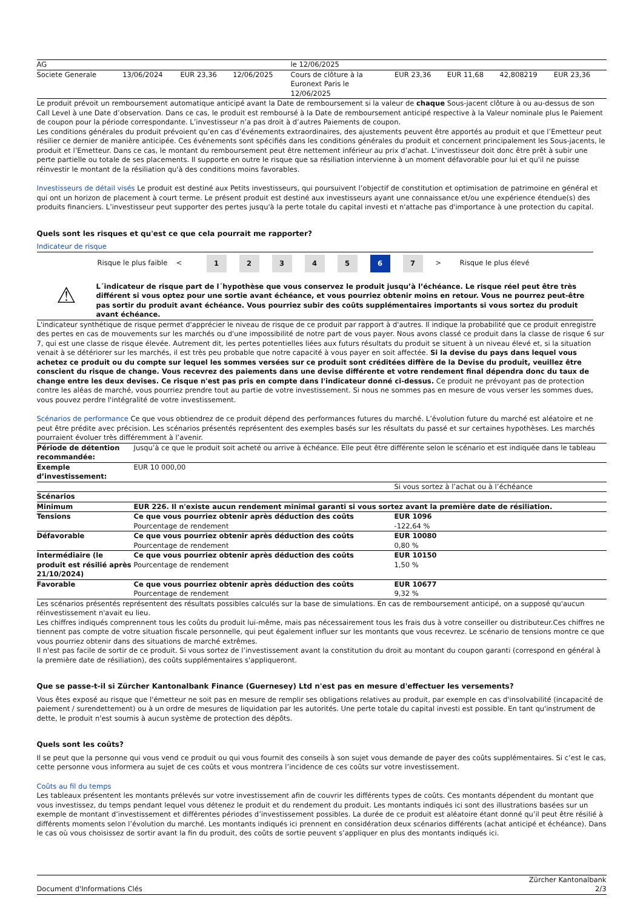| AG | | | | le 12/06/2025 | | | | |
| Societe Generale | 13/06/2024 | EUR 23,36 | 12/06/2025 | Cours de clôture à la Euronext Paris le 12/06/2025 | EUR 23,36 | EUR 11,68 | 42,808219 | EUR 23,36 |
Le produit prévoit un remboursement automatique anticipé avant la Date de remboursement si la valeur de chaque Sous-jacent clôture à ou au-dessus de son Call Level à une Date d’observation. Dans ce cas, le produit est remboursé à la Date de remboursement anticipé respective à la Valeur nominale plus le Paiement de coupon pour la période correspondante. L’investisseur n’a pas droit à d’autres Paiements de coupon.
Les conditions générales du produit prévoient qu’en cas d’événements extraordinaires, des ajustements peuvent être apportés au produit et que l’Emetteur peut résilier ce dernier de manière anticipée. Ces événements sont spécifiés dans les conditions générales du produit et concernent principalement les Sous-jacents, le produit et l’Emetteur. Dans ce cas, le montant du remboursement peut être nettement inférieur au prix d’achat. L'investisseur doit donc être prêt à subir une perte partielle ou totale de ses placements. Il supporte en outre le risque que sa résiliation intervienne à un moment défavorable pour lui et qu'il ne puisse réinvestir le montant de la résiliation qu'à des conditions moins favorables.
Investisseurs de détail visés Le produit est destiné aux Petits investisseurs, qui poursuivent l’objectif de constitution et optimisation de patrimoine en général et qui ont un horizon de placement à court terme. Le présent produit est destiné aux investisseurs ayant une connaissance et/ou une expérience étendue(s) des produits financiers. L’investisseur peut supporter des pertes jusqu'à la perte totale du capital investi et n'attache pas d'importance à une protection du capital.
Quels sont les risques et qu'est ce que cela pourrait me rapporter?
Indicateur de risque
Risque le plus faible <
1 2 3 4 5 6 7
> Risque le plus élevé
⚠
L´indicateur de risque part de l´hypothèse que vous conservez le produit jusqu’à l’échéance. Le risque réel peut être très différent si vous optez pour une sortie avant échéance, et vous pourriez obtenir moins en retour. Vous ne pourrez peut-être pas sortir du produit avant échéance. Vous pourriez subir des coûts supplémentaires importants si vous sortez du produit avant échéance.
L'indicateur synthétique de risque permet d'apprécier le niveau de risque de ce produit par rapport à d'autres. Il indique la probabilité que ce produit enregistre des pertes en cas de mouvements sur les marchés ou d'une impossibilité de notre part de vous payer. Nous avons classé ce produit dans la classe de risque 6 sur 7, qui est une classe de risque élevée. Autrement dit, les pertes potentielles liées aux futurs résultats du produit se situent à un niveau élevé et, si la situation venait à se détériorer sur les marchés, il est très peu probable que notre capacité à vous payer en soit affectée. Si la devise du pays dans lequel vous achetez ce produit ou du compte sur lequel les sommes versées sur ce produit sont créditées diffère de la Devise du produit, veuillez être conscient du risque de change. Vous recevrez des paiements dans une devise différente et votre rendement final dépendra donc du taux de change entre les deux devises. Ce risque n'est pas pris en compte dans l'indicateur donné ci-dessus. Ce produit ne prévoyant pas de protection contre les aléas de marché, vous pourriez prendre tout au partie de votre investissement. Si nous ne sommes pas en mesure de vous verser les sommes dues, vous pouvez perdre l'intégralité de votre investissement.
Scénarios de performance Ce que vous obtiendrez de ce produit dépend des performances futures du marché. L’évolution future du marché est aléatoire et ne peut être prédite avec précision. Les scénarios présentés représentent des exemples basés sur les résultats du passé et sur certaines hypothèses. Les marchés pourraient évoluer très différemment à l’avenir.
| Période de détention recommandée: | Jusqu’à ce que le produit soit acheté ou arrive à échéance. Elle peut être différente selon le scénario et est indiquée dans le tableau | |
| Exemple d’investissement: | EUR 10 000,00 | |
| | | Si vous sortez à l’achat ou à l’échéance |
| Scénarios | | |
| Minimum | EUR 226. Il n'existe aucun rendement minimal garanti si vous sortez avant la première date de résiliation. | |
| Tensions | Ce que vous pourriez obtenir après déduction des coûts Pourcentage de rendement | EUR 1096 -122,64 % |
| Défavorable | Ce que vous pourriez obtenir après déduction des coûts Pourcentage de rendement | EUR 10080 0,80 % |
| Intermédiaire (le produit est résilié après 21/10/2024) | Ce que vous pourriez obtenir après déduction des coûts Pourcentage de rendement | EUR 10150 1,50 % |
| Favorable | Ce que vous pourriez obtenir après déduction des coûts Pourcentage de rendement | EUR 10677 9,32 % |
Les scénarios présentés représentent des résultats possibles calculés sur la base de simulations. En cas de remboursement anticipé, on a supposé qu'aucun réinvestissement n'avait eu lieu.
Les chiffres indiqués comprennent tous les coûts du produit lui-même, mais pas nécessairement tous les frais dus à votre conseiller ou distributeur.Ces chiffres ne tiennent pas compte de votre situation fiscale personnelle, qui peut également influer sur les montants que vous recevrez. Le scénario de tensions montre ce que vous pourriez obtenir dans des situations de marché extrêmes.
Il n'est pas facile de sortir de ce produit. Si vous sortez de l’investissement avant la constitution du droit au montant du coupon garanti (correspond en général à la première date de résiliation), des coûts supplémentaires s'appliqueront.
Que se passe-t-il si Zürcher Kantonalbank Finance (Guernesey) Ltd n'est pas en mesure d'effectuer les versements?
Vous êtes exposé au risque que l'émetteur ne soit pas en mesure de remplir ses obligations relatives au produit, par exemple en cas d'insolvabilité (incapacité de paiement / surendettement) ou à un ordre de mesures de liquidation par les autorités. Une perte totale du capital investi est possible. En tant qu'instrument de dette, le produit n'est soumis à aucun système de protection des dépôts.
Quels sont les coûts?
Il se peut que la personne qui vous vend ce produit ou qui vous fournit des conseils à son sujet vous demande de payer des coûts supplémentaires. Si c’est le cas, cette personne vous informera au sujet de ces coûts et vous montrera l’incidence de ces coûts sur votre investissement.
Coûts au fil du temps
Les tableaux présentent les montants prélevés sur votre investissement afin de couvrir les différents types de coûts. Ces montants dépendent du montant que vous investissez, du temps pendant lequel vous détenez le produit et du rendement du produit. Les montants indiqués ici sont des illustrations basées sur un exemple de montant d’investissement et différentes périodes d’investissement possibles. La durée de ce produit est aléatoire étant donné qu’il peut être résilié à différents moments selon l’évolution du marché. Les montants indiqués ici prennent en considération deux scénarios différents (achat anticipé et échéance). Dans le cas où vous choisissez de sortir avant la fin du produit, des coûts de sortie peuvent s’appliquer en plus des montants indiqués ici.
Document d'Informations Clés Zürcher Kantonalbank
2/3